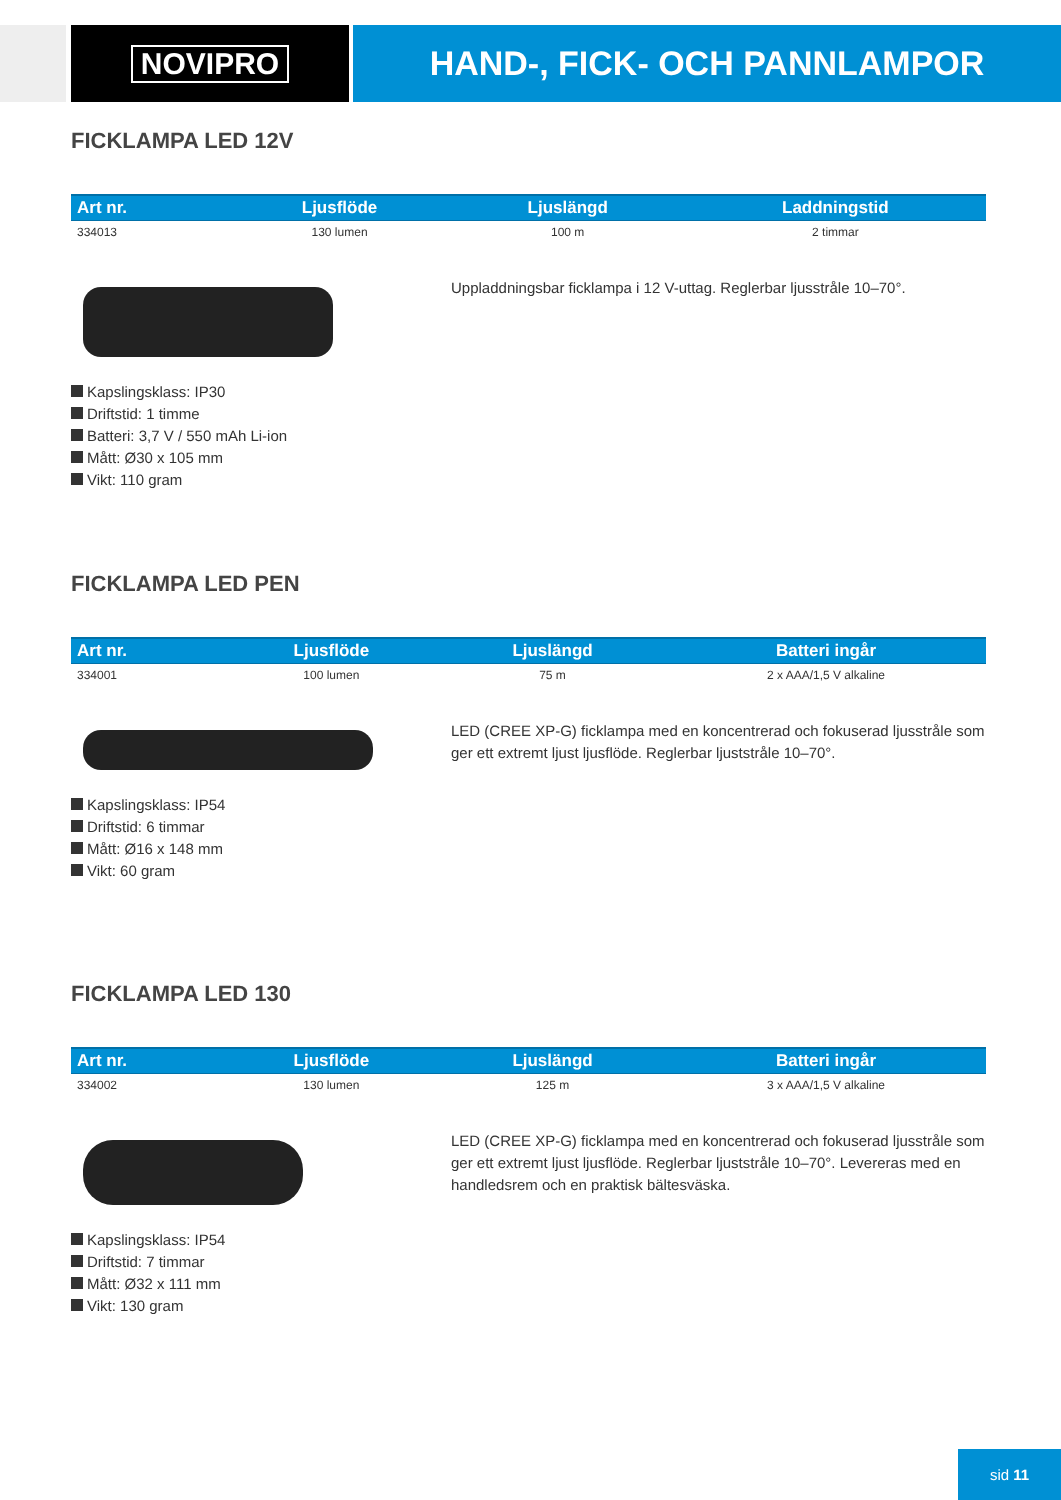NOVIPRO HAND-, FICK- OCH PANNLAMPOR
FICKLAMPA LED 12V
| Art nr. | Ljusflöde | Ljuslängd | Laddningstid |
| --- | --- | --- | --- |
| 334013 | 130 lumen | 100 m | 2 timmar |
Uppladdningsbar ficklampa i 12 V-uttag. Reglerbar ljusstråle 10–70°.
Kapslingsklass: IP30
Driftstid: 1 timme
Batteri: 3,7 V / 550 mAh Li-ion
Mått: Ø30 x 105 mm
Vikt: 110 gram
FICKLAMPA LED PEN
| Art nr. | Ljusflöde | Ljuslängd | Batteri ingår |
| --- | --- | --- | --- |
| 334001 | 100 lumen | 75 m | 2 x AAA/1,5 V alkaline |
LED (CREE XP-G) ficklampa med en koncentrerad och fokuserad ljusstråle som ger ett extremt ljust ljusflöde. Reglerbar ljuststråle 10–70°.
Kapslingsklass: IP54
Driftstid: 6 timmar
Mått: Ø16 x 148 mm
Vikt: 60 gram
FICKLAMPA LED 130
| Art nr. | Ljusflöde | Ljuslängd | Batteri ingår |
| --- | --- | --- | --- |
| 334002 | 130 lumen | 125 m | 3 x AAA/1,5 V alkaline |
LED (CREE XP-G) ficklampa med en koncentrerad och fokuserad ljusstråle som ger ett extremt ljust ljusflöde. Reglerbar ljuststråle 10–70°. Levereras med en handledsrem och en praktisk bältesväska.
Kapslingsklass: IP54
Driftstid: 7 timmar
Mått: Ø32 x 111 mm
Vikt: 130 gram
sid 11